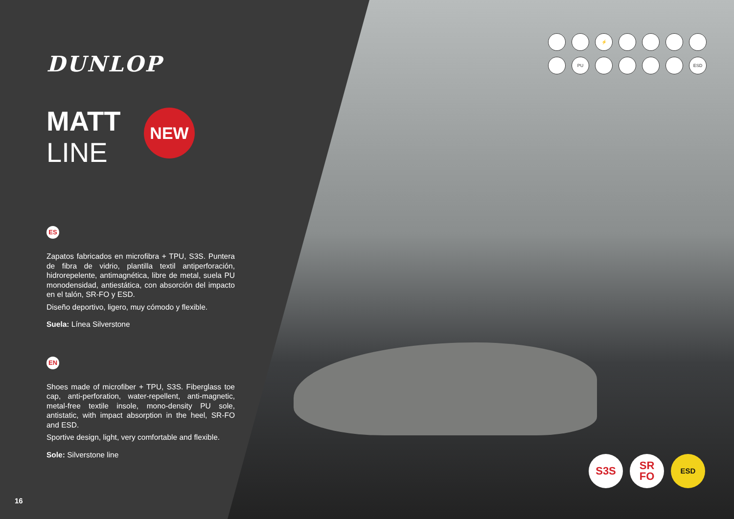DUNLOP
MATT
LINE
NEW
ES
Zapatos fabricados en microfibra + TPU, S3S. Puntera de fibra de vidrio, plantilla textil antiperforación, hidrorepelente, antimagnética, libre de metal, suela PU monodensidad, antiestática, con absorción del impacto en el talón, SR-FO y ESD.
Diseño deportivo, ligero, muy cómodo y flexible.
Suela: Línea Silverstone
EN
Shoes made of microfiber + TPU, S3S. Fiberglass toe cap, anti-perforation, water-repellent, anti-magnetic, metal-free textile insole, mono-density PU sole, antistatic, with impact absorption in the heel, SR-FO and ESD.
Sportive design, light, very comfortable and flexible.
Sole: Silverstone line
⚡
PU
ESD
S3S SR
FO
ESD
16